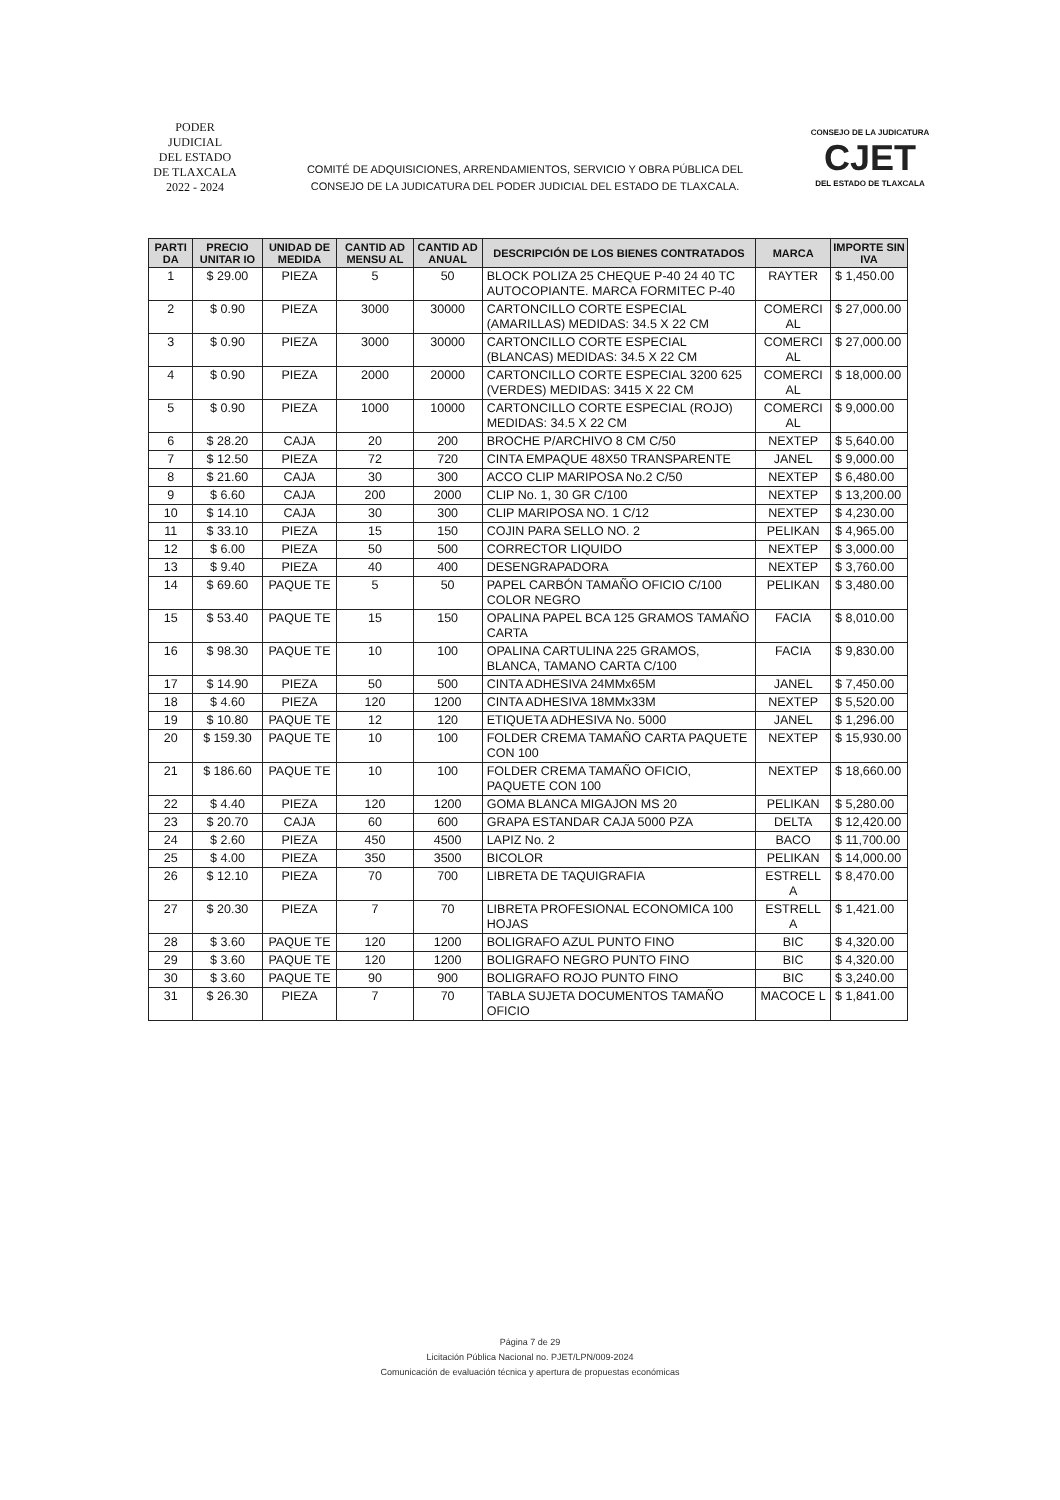PODER JUDICIAL
DEL ESTADO DE TLAXCALA
2022 - 2024
COMITÉ DE ADQUISICIONES, ARRENDAMIENTOS, SERVICIO Y OBRA PÚBLICA DEL
CONSEJO DE LA JUDICATURA DEL PODER JUDICIAL DEL ESTADO DE TLAXCALA.
CONSEJO DE LA JUDICATURA
CJET
DEL ESTADO DE TLAXCALA
| PARTI DA | PRECIO UNITAR IO | UNIDAD DE MEDIDA | CANTID AD MENSU AL | CANTID AD ANUAL | DESCRIPCIÓN DE LOS BIENES CONTRATADOS | MARCA | IMPORTE SIN IVA |
| --- | --- | --- | --- | --- | --- | --- | --- |
| 1 | $ 29.00 | PIEZA | 5 | 50 | BLOCK POLIZA 25 CHEQUE P-40 24 40 TC AUTOCOPIANTE. MARCA FORMITEC P-40 | RAYTER | $ 1,450.00 |
| 2 | $ 0.90 | PIEZA | 3000 | 30000 | CARTONCILLO CORTE ESPECIAL (AMARILLAS) MEDIDAS: 34.5 X 22 CM | COMERCI AL | $ 27,000.00 |
| 3 | $ 0.90 | PIEZA | 3000 | 30000 | CARTONCILLO CORTE ESPECIAL (BLANCAS) MEDIDAS: 34.5 X 22 CM | COMERCI AL | $ 27,000.00 |
| 4 | $ 0.90 | PIEZA | 2000 | 20000 | CARTONCILLO CORTE ESPECIAL 3200 625 (VERDES) MEDIDAS: 3415 X 22 CM | COMERCI AL | $ 18,000.00 |
| 5 | $ 0.90 | PIEZA | 1000 | 10000 | CARTONCILLO CORTE ESPECIAL (ROJO) MEDIDAS: 34.5 X 22 CM | COMERCI AL | $ 9,000.00 |
| 6 | $ 28.20 | CAJA | 20 | 200 | BROCHE P/ARCHIVO 8 CM C/50 | NEXTEP | $ 5,640.00 |
| 7 | $ 12.50 | PIEZA | 72 | 720 | CINTA EMPAQUE 48X50 TRANSPARENTE | JANEL | $ 9,000.00 |
| 8 | $ 21.60 | CAJA | 30 | 300 | ACCO CLIP MARIPOSA No.2 C/50 | NEXTEP | $ 6,480.00 |
| 9 | $ 6.60 | CAJA | 200 | 2000 | CLIP No. 1, 30 GR C/100 | NEXTEP | $ 13,200.00 |
| 10 | $ 14.10 | CAJA | 30 | 300 | CLIP MARIPOSA NO. 1 C/12 | NEXTEP | $ 4,230.00 |
| 11 | $ 33.10 | PIEZA | 15 | 150 | COJIN PARA SELLO NO. 2 | PELIKAN | $ 4,965.00 |
| 12 | $ 6.00 | PIEZA | 50 | 500 | CORRECTOR LIQUIDO | NEXTEP | $ 3,000.00 |
| 13 | $ 9.40 | PIEZA | 40 | 400 | DESENGRAPADORA | NEXTEP | $ 3,760.00 |
| 14 | $ 69.60 | PAQUE TE | 5 | 50 | PAPEL CARBÓN TAMAÑO OFICIO C/100 COLOR NEGRO | PELIKAN | $ 3,480.00 |
| 15 | $ 53.40 | PAQUE TE | 15 | 150 | OPALINA PAPEL BCA 125 GRAMOS TAMAÑO CARTA | FACIA | $ 8,010.00 |
| 16 | $ 98.30 | PAQUE TE | 10 | 100 | OPALINA CARTULINA 225 GRAMOS, BLANCA, TAMANO CARTA C/100 | FACIA | $ 9,830.00 |
| 17 | $ 14.90 | PIEZA | 50 | 500 | CINTA ADHESIVA 24MMx65M | JANEL | $ 7,450.00 |
| 18 | $ 4.60 | PIEZA | 120 | 1200 | CINTA ADHESIVA 18MMx33M | NEXTEP | $ 5,520.00 |
| 19 | $ 10.80 | PAQUE TE | 12 | 120 | ETIQUETA ADHESIVA No. 5000 | JANEL | $ 1,296.00 |
| 20 | $ 159.30 | PAQUE TE | 10 | 100 | FOLDER CREMA TAMAÑO CARTA PAQUETE CON 100 | NEXTEP | $ 15,930.00 |
| 21 | $ 186.60 | PAQUE TE | 10 | 100 | FOLDER CREMA TAMAÑO OFICIO, PAQUETE CON 100 | NEXTEP | $ 18,660.00 |
| 22 | $ 4.40 | PIEZA | 120 | 1200 | GOMA BLANCA MIGAJON MS 20 | PELIKAN | $ 5,280.00 |
| 23 | $ 20.70 | CAJA | 60 | 600 | GRAPA ESTANDAR CAJA 5000 PZA | DELTA | $ 12,420.00 |
| 24 | $ 2.60 | PIEZA | 450 | 4500 | LAPIZ No. 2 | BACO | $ 11,700.00 |
| 25 | $ 4.00 | PIEZA | 350 | 3500 | BICOLOR | PELIKAN | $ 14,000.00 |
| 26 | $ 12.10 | PIEZA | 70 | 700 | LIBRETA DE TAQUIGRAFIA | ESTRELL A | $ 8,470.00 |
| 27 | $ 20.30 | PIEZA | 7 | 70 | LIBRETA PROFESIONAL ECONOMICA 100 HOJAS | ESTRELL A | $ 1,421.00 |
| 28 | $ 3.60 | PAQUE TE | 120 | 1200 | BOLIGRAFO AZUL PUNTO FINO | BIC | $ 4,320.00 |
| 29 | $ 3.60 | PAQUE TE | 120 | 1200 | BOLIGRAFO NEGRO PUNTO FINO | BIC | $ 4,320.00 |
| 30 | $ 3.60 | PAQUE TE | 90 | 900 | BOLIGRAFO ROJO PUNTO FINO | BIC | $ 3,240.00 |
| 31 | $ 26.30 | PIEZA | 7 | 70 | TABLA SUJETA DOCUMENTOS TAMAÑO OFICIO | MACOCE L | $ 1,841.00 |
Página 7 de 29
Licitación Pública Nacional no. PJET/LPN/009-2024
Comunicación de evaluación técnica y apertura de propuestas económicas